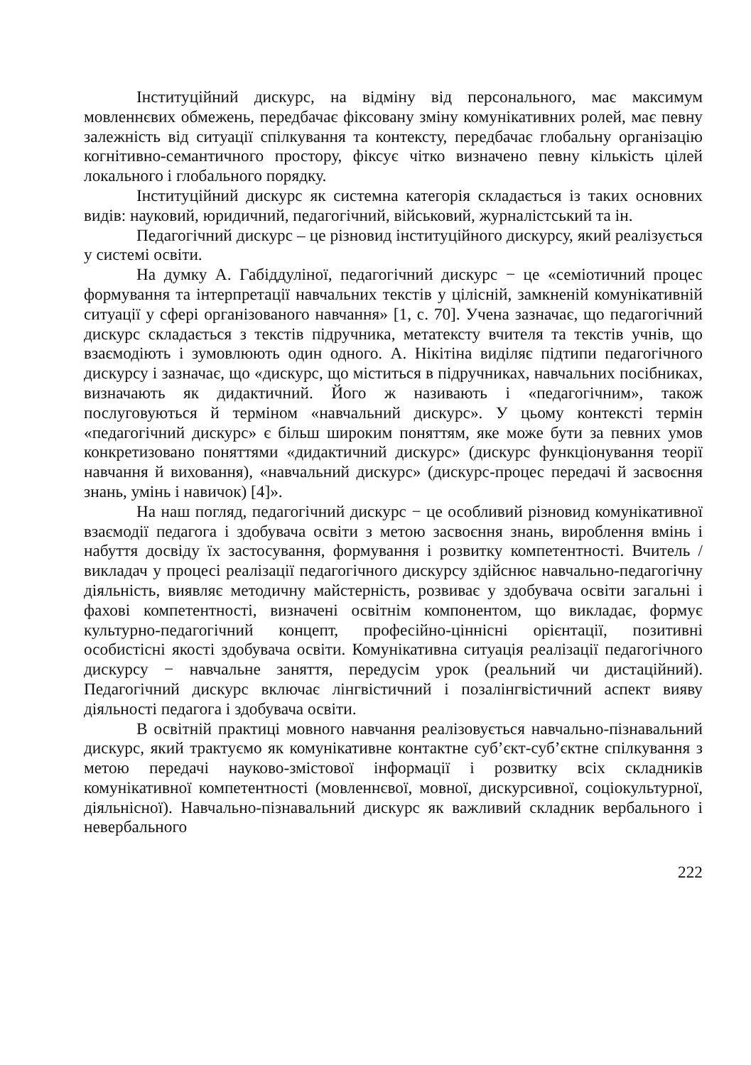Інституційний дискурс, на відміну від персонального, має максимум мовленнєвих обмежень, передбачає фіксовану зміну комунікативних ролей, має певну залежність від ситуації спілкування та контексту, передбачає глобальну організацію когнітивно-семантичного простору, фіксує чітко визначено певну кількість цілей локального і глобального порядку.
Інституційний дискурс як системна категорія складається із таких основних видів: науковий, юридичний, педагогічний, військовий, журналістський та ін.
Педагогічний дискурс – це різновид інституційного дискурсу, який реалізується у системі освіти.
На думку А. Габіддуліної, педагогічний дискурс − це «семіотичний процес формування та інтерпретації навчальних текстів у цілісній, замкненій комунікативній ситуації у сфері організованого навчання» [1, с. 70]. Учена зазначає, що педагогічний дискурс складається з текстів підручника, метатексту вчителя та текстів учнів, що взаємодіють і зумовлюють один одного. А. Нікітіна виділяє підтипи педагогічного дискурсу і зазначає, що «дискурс, що міститься в підручниках, навчальних посібниках, визначають як дидактичний. Його ж називають і «педагогічним», також послуговуються й терміном «навчальний дискурс». У цьому контексті термін «педагогічний дискурс» є більш широким поняттям, яке може бути за певних умов конкретизовано поняттями «дидактичний дискурс» (дискурс функціонування теорії навчання й виховання), «навчальний дискурс» (дискурс-процес передачі й засвоєння знань, умінь і навичок) [4]».
На наш погляд, педагогічний дискурс − це особливий різновид комунікативної взаємодії педагога і здобувача освіти з метою засвоєння знань, вироблення вмінь і набуття досвіду їх застосування, формування і розвитку компетентності. Вчитель / викладач у процесі реалізації педагогічного дискурсу здійснює навчально-педагогічну діяльність, виявляє методичну майстерність, розвиває у здобувача освіти загальні і фахові компетентності, визначені освітнім компонентом, що викладає, формує культурно-педагогічний концепт, професійно-ціннісні орієнтації, позитивні особистісні якості здобувача освіти. Комунікативна ситуація реалізації педагогічного дискурсу − навчальне заняття, передусім урок (реальний чи дистаційний). Педагогічний дискурс включає лінгвістичний і позалінгвістичний аспект вияву діяльності педагога і здобувача освіти.
В освітній практиці мовного навчання реалізовується навчально-пізнавальний дискурс, який трактуємо як комунікативне контактне суб’єкт-суб’єктне спілкування з метою передачі науково-змістової інформації і розвитку всіх складників комунікативної компетентності (мовленнєвої, мовної, дискурсивної, соціокультурної, діяльнісної). Навчально-пізнавальний дискурс як важливий складник вербального і невербального
222